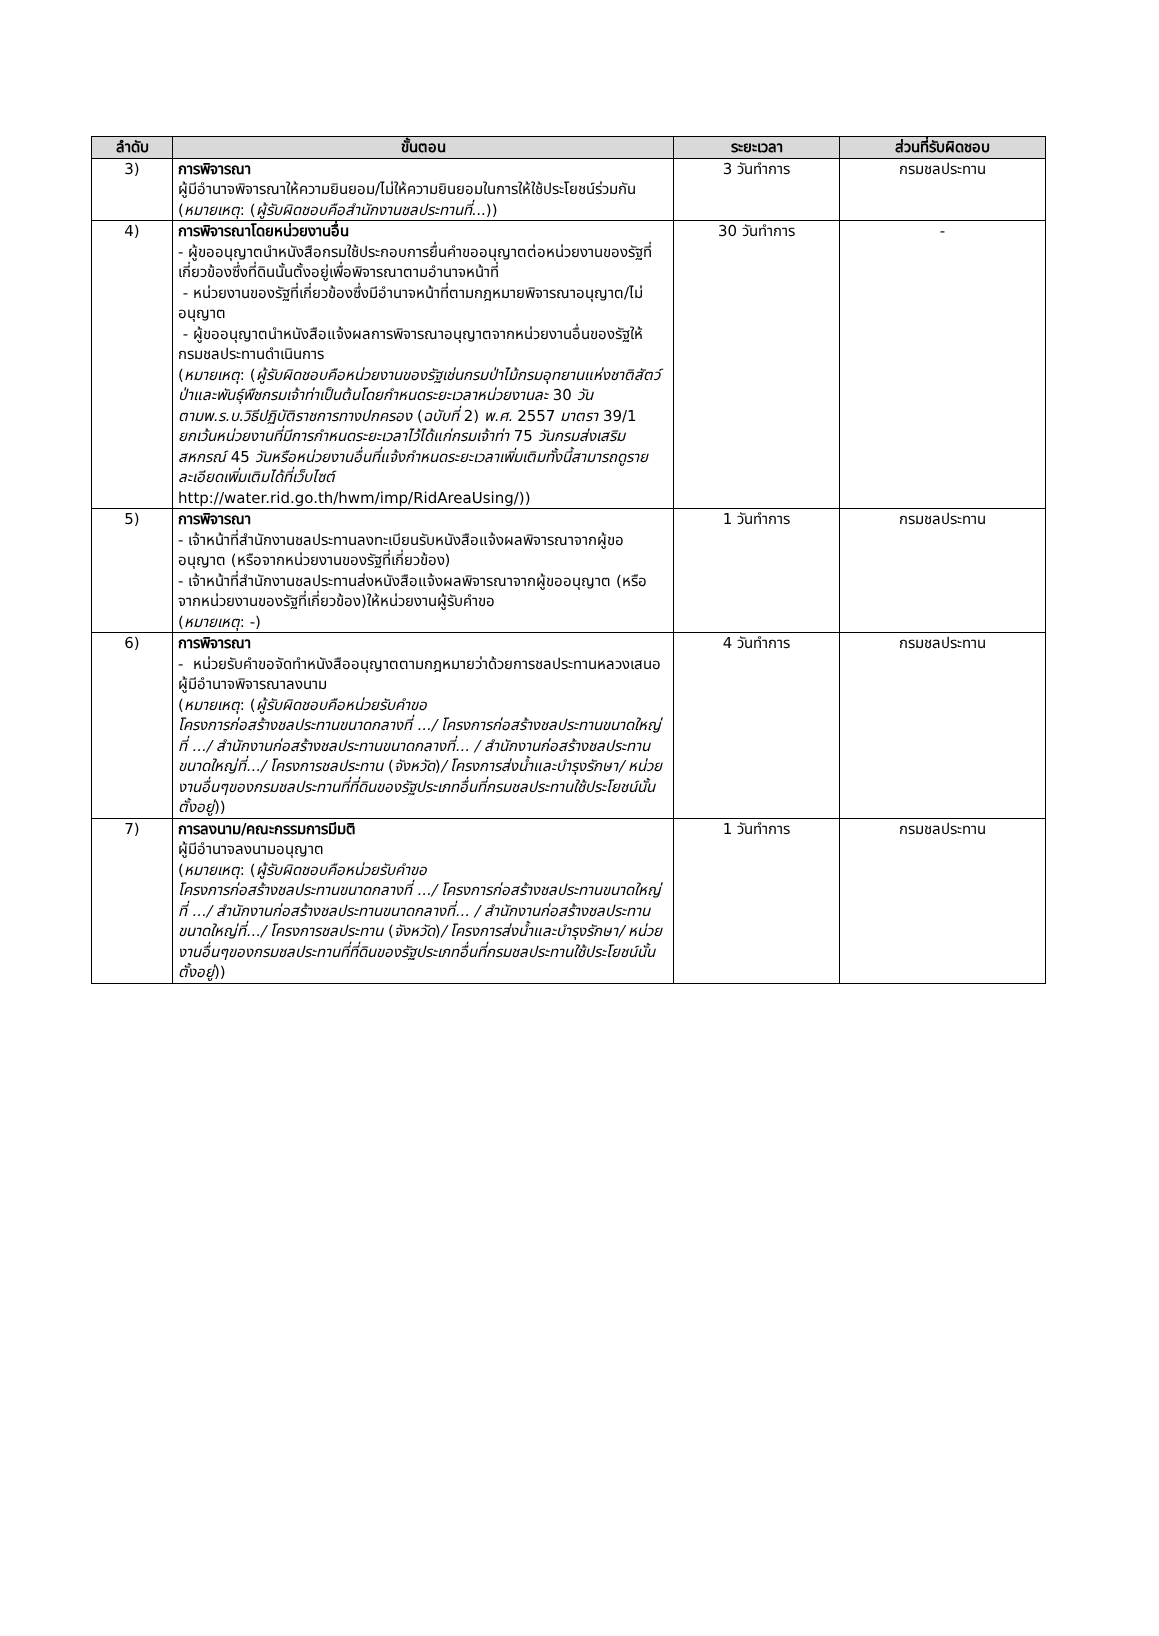| ลำดับ | ขั้นตอน | ระยะเวลา | ส่วนที่รับผิดชอบ |
| --- | --- | --- | --- |
| 3) | การพิจารณา ผู้มีอำนาจพิจารณาให้ความยินยอม/ไม่ให้ความยินยอมในการให้ใช้ประโยชน์ร่วมกัน ( หมายเหตุ : ( ผู้รับผิดชอบคือสำนักงานชลประทานที่ ...)) | 3 วันทำการ | กรมชลประทาน |
| 4) | การพิจารณาโดยหน่วยงานอื่น - ผู้ขออนุญาตนำหนังสือกรมใช้ประกอบการยื่นคำขออนุญาตต่อหน่วยงานของรัฐที่เกี่ยวข้องซึ่งที่ดินนั้นตั้งอยู่เพื่อพิจารณาตามอำนาจหน้าที่ - หน่วยงานของรัฐที่เกี่ยวข้องซึ่งมีอำนาจหน้าที่ตามกฎหมายพิจารณาอนุญาต/ไม่อนุญาต - ผู้ขออนุญาตนำหนังสือแจ้งผลการพิจารณาอนุญาตจากหน่วยงานอื่นของรัฐให้กรมชลประทานดำเนินการ ( หมายเหตุ : ( ผู้รับผิดชอบคือหน่วยงานของรัฐเช่นกรมป่าไม้กรมอุทยานแห่งชาติสัตว์ป่าและพันธุ์พืชกรมเจ้าท่าเป็นต้นโดยกำหนดระยะเวลาหน่วยงานละ 30 วันตามพ.ร.บ.วิธีปฏิบัติราชการทางปกครอง ( ฉบับที่ 2) พ.ศ. 2557 มาตรา 39/1 ยกเว้นหน่วยงานที่มีการกำหนดระยะเวลาไว้ได้แก่กรมเจ้าท่า 75 วันกรมส่งเสริมสหกรณ์ 45 วันหรือหน่วยงานอื่นที่แจ้งกำหนดระยะเวลาเพิ่มเติมทั้งนี้สามารถดูรายละเอียดเพิ่มเติมได้ที่เว็บไซต์ http://water.rid.go.th/hwm/imp/RidAreaUsing/)) | 30 วันทำการ | - |
| 5) | การพิจารณา - เจ้าหน้าที่สำนักงานชลประทานลงทะเบียนรับหนังสือแจ้งผลพิจารณาจากผู้ขออนุญาต (หรือจากหน่วยงานของรัฐที่เกี่ยวข้อง) - เจ้าหน้าที่สำนักงานชลประทานส่งหนังสือแจ้งผลพิจารณาจากผู้ขออนุญาต (หรือจากหน่วยงานของรัฐที่เกี่ยวข้อง)ให้หน่วยงานผู้รับคำขอ ( หมายเหตุ : -) | 1 วันทำการ | กรมชลประทาน |
| 6) | การพิจารณา - หน่วยรับคำขอจัดทำหนังสืออนุญาตตามกฎหมายว่าด้วยการชลประทานหลวงเสนอผู้มีอำนาจพิจารณาลงนาม ( หมายเหตุ : ( ผู้รับผิดชอบคือหน่วยรับคำขอ โครงการก่อสร้างชลประทานขนาดกลางที่ .../ โครงการก่อสร้างชลประทานขนาดใหญ่ที่ .../ สำนักงานก่อสร้างชลประทานขนาดกลางที่... / สำนักงานก่อสร้างชลประทานขนาดใหญ่ที่.../ โครงการชลประทาน ( จังหวัด ) / โครงการส่งน้ำและบำรุงรักษา/ หน่วยงานอื่นๆของกรมชลประทานที่ที่ดินของรัฐประเภทอื่นที่กรมชลประทานใช้ประโยชน์นั้นตั้งอยู่ )) | 4 วันทำการ | กรมชลประทาน |
| 7) | การลงนาม/คณะกรรมการมีมติ ผู้มีอำนาจลงนามอนุญาต ( หมายเหตุ : ( ผู้รับผิดชอบคือหน่วยรับคำขอ โครงการก่อสร้างชลประทานขนาดกลางที่ .../ โครงการก่อสร้างชลประทานขนาดใหญ่ที่ .../ สำนักงานก่อสร้างชลประทานขนาดกลางที่... / สำนักงานก่อสร้างชลประทานขนาดใหญ่ที่.../ โครงการชลประทาน ( จังหวัด ) / โครงการส่งน้ำและบำรุงรักษา/ หน่วยงานอื่นๆของกรมชลประทานที่ที่ดินของรัฐประเภทอื่นที่กรมชลประทานใช้ประโยชน์นั้นตั้งอยู่ )) | 1 วันทำการ | กรมชลประทาน |